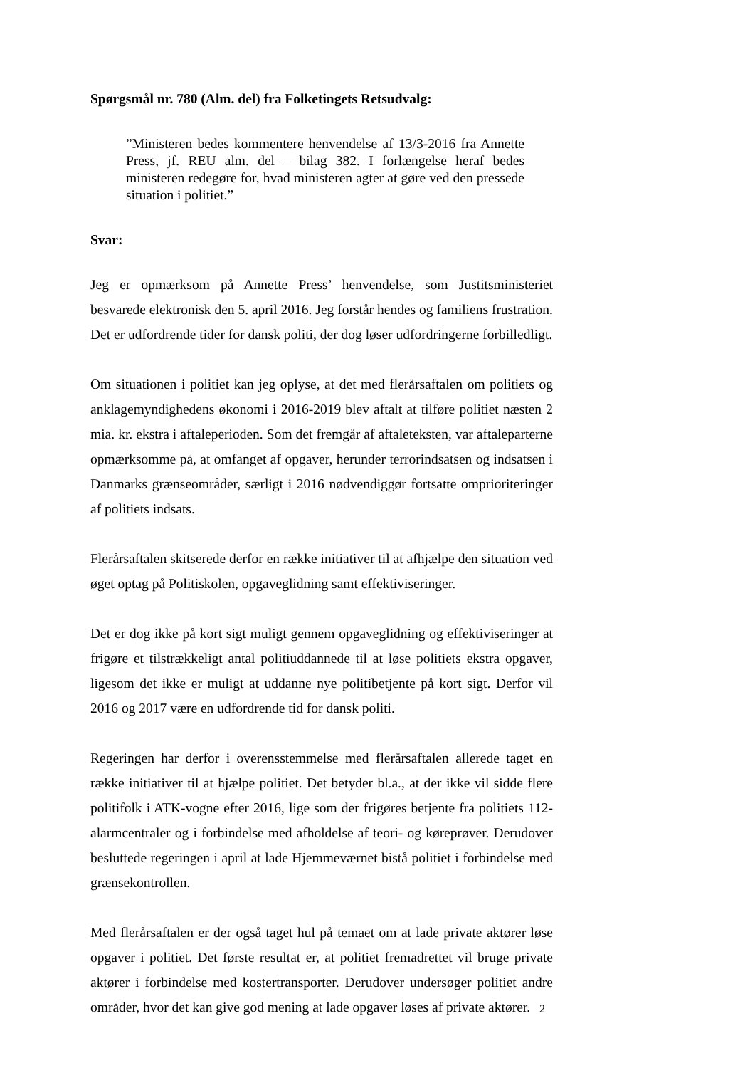Spørgsmål nr. 780 (Alm. del) fra Folketingets Retsudvalg:
”Ministeren bedes kommentere henvendelse af 13/3-2016 fra Annette Press, jf. REU alm. del – bilag 382. I forlængelse heraf bedes ministeren redegøre for, hvad ministeren agter at gøre ved den pressede situation i politiet.”
Svar:
Jeg er opmærksom på Annette Press’ henvendelse, som Justitsministeriet besvarede elektronisk den 5. april 2016. Jeg forstår hendes og familiens frustration. Det er udfordrende tider for dansk politi, der dog løser udfordringerne forbilledligt.
Om situationen i politiet kan jeg oplyse, at det med flerårsaftalen om politiets og anklagemyndighedens økonomi i 2016-2019 blev aftalt at tilføre politiet næsten 2 mia. kr. ekstra i aftaleperioden. Som det fremgår af aftaleteksten, var aftaleparterne opmærksomme på, at omfanget af opgaver, herunder terrorindsatsen og indsatsen i Danmarks grænseområder, særligt i 2016 nødvendiggør fortsatte omprioriteringer af politiets indsats.
Flerårsaftalen skitserede derfor en række initiativer til at afhjælpe den situation ved øget optag på Politiskolen, opgaveglidning samt effektiviseringer.
Det er dog ikke på kort sigt muligt gennem opgaveglidning og effektiviseringer at frigøre et tilstrækkeligt antal politiuddannede til at løse politiets ekstra opgaver, ligesom det ikke er muligt at uddanne nye politibetjente på kort sigt. Derfor vil 2016 og 2017 være en udfordrende tid for dansk politi.
Regeringen har derfor i overensstemmelse med flerårsaftalen allerede taget en række initiativer til at hjælpe politiet. Det betyder bl.a., at der ikke vil sidde flere politifolk i ATK-vogne efter 2016, lige som der frigøres betjente fra politiets 112-alarmcentraler og i forbindelse med afholdelse af teori- og køreprøver. Derudover besluttede regeringen i april at lade Hjemmeværnet bistå politiet i forbindelse med grænsekontrollen.
Med flerårsaftalen er der også taget hul på temaet om at lade private aktører løse opgaver i politiet. Det første resultat er, at politiet fremadrettet vil bruge private aktører i forbindelse med kostertransporter. Derudover undersøger politiet andre områder, hvor det kan give god mening at lade opgaver løses af private aktører.
2